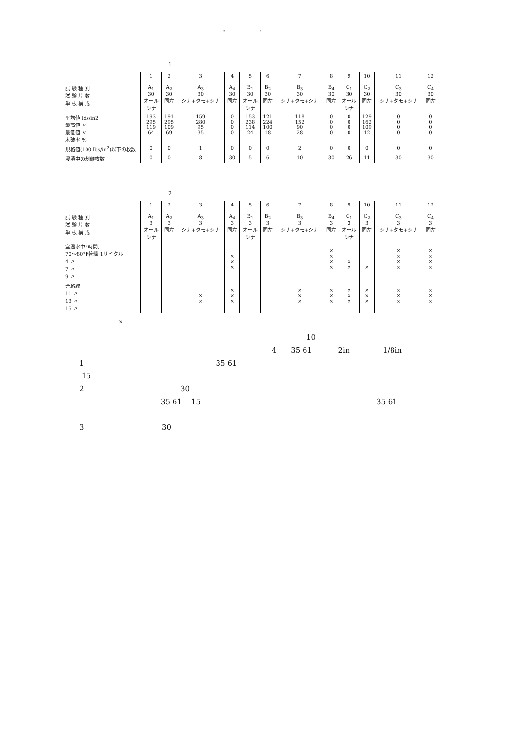" "
1
| | 1 | 2 | 3 | 4 | 5 | 6 | 7 | 8 | 9 | 10 | 11 | 12 |
| --- | --- | --- | --- | --- | --- | --- | --- | --- | --- | --- | --- | --- |
| 試 験 種 別 試 験 片 数 単 板 構 成 | A<sub>1</sub> 30 オール シナ | A<sub>2</sub> 30 同左 | A<sub>3</sub> 30 シナ+タモ+シナ | A<sub>4</sub> 30 同左 | B<sub>1</sub> 30 オール シナ | B<sub>2</sub> 30 同左 | B<sub>3</sub> 30 シナ+タモ+シナ | B<sub>4</sub> 30 同左 | C<sub>1</sub> 30 オール シナ | C<sub>2</sub> 30 同左 | C<sub>3</sub> 30 シナ+タモ+シナ | C<sub>4</sub> 30 同左 |
| 平均値 lds/in2 最高値 〃 最低値 〃 木破率 % | 193 295 119 64 | 191 295 109 69 | 159 280 95 35 | 0 0 0 0 | 153 238 114 24 | 121 224 100 18 | 118 152 90 28 | 0 0 0 0 | 0 0 0 0 | 129 162 109 12 | 0 0 0 0 | 0 0 0 0 |
| 規格値(100 lbs/in<sup>2</sup>)以下の枚数 | 0 | 0 | 1 | 0 | 0 | 0 | 2 | 0 | 0 | 0 | 0 | 0 |
| 浸漬中の剥離枚数 | 0 | 0 | 8 | 30 | 5 | 6 | 10 | 30 | 26 | 11 | 30 | 30 |
2
| | 1 | 2 | 3 | 4 | 5 | 6 | 7 | 8 | 9 | 10 | 11 | 12 |
| --- | --- | --- | --- | --- | --- | --- | --- | --- | --- | --- | --- | --- |
| 試 験 種 別 試 験 片 数 単 板 構 成 | A<sub>1</sub> 3 オール シナ | A<sub>2</sub> 3 同左 | A<sub>3</sub> 3 シナ+タモ+シナ | A<sub>4</sub> 3 同左 | B<sub>1</sub> 3 オール シナ | B<sub>2</sub> 3 同左 | B<sub>3</sub> 3 シナ+タモ+シナ | B<sub>4</sub> 3 同左 | C<sub>1</sub> 3 オール シナ | C<sub>2</sub> 3 同左 | C<sub>3</sub> 3 シナ+タモ+シナ | C<sub>4</sub> 3 同左 |
| 室温水中4時間, 70〜80°F乾燥 1サイクル 4 〃 7 〃 9 〃 | | | | × × × | | | | × × × × | × × | × | × × × × | × × × × |
| 合格線 11 〃 13 〃 15 〃 | | | × × | × × × | | | × × × | × × × | × × × | × × × | × × × | × × × |
×
10
4 35 61 2in 1/8in
1 35 61
15
2 30
35 61 15 35 61
3 30